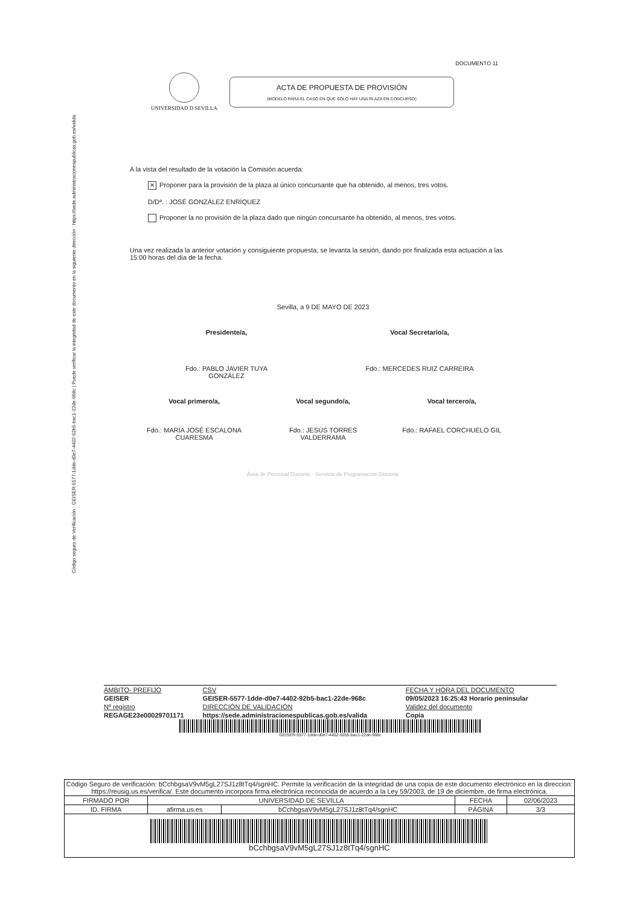Código seguro de Verificación : GEISER-5577-1dde-d0e7-4402-92b5-bac1-22de-968c | Puede verificar la integridad de este documento en la siguiente dirección : https://sede.administracionespublicas.gob.es/valida
DOCUMENTO 11
UNIVERSIDAD D SEVILLA
ACTA DE PROPUESTA DE PROVISIÓN
(MODELO PARA EL CASO EN QUE SÓLO HAY UNA PLAZA EN CONCURSO)
A la vista del resultado de la votación la Comisión acuerda:
✕ Proponer para la provisión de la plaza al único concursante que ha obtenido, al menos, tres votos.
D/Dª. : JOSÉ GONZÁLEZ ENRÍQUEZ
Proponer la no provisión de la plaza dado que ningún concursante ha obtenido, al menos, tres votos.
Una vez realizada la anterior votación y consiguiente propuesta, se levanta la sesión, dando por finalizada esta actuación a las 15:00 horas del día de la fecha.
Sevilla, a 9 DE MAYO DE 2023
Presidente/a,
Fdo.: PABLO JAVIER TUYA GONZÁLEZ
Vocal Secretario/a,
Fdo.: MERCEDES RUIZ CARREIRA
Vocal primero/a,
Fdo.: MARÍA JOSÉ ESCALONA CUARESMA
Vocal segundo/a,
Fdo.: JESÚS TORRES VALDERRAMA
Vocal tercero/a,
Fdo.: RAFAEL CORCHUELO GIL
Área de Personal Docente · Servicio de Programación Docente
| ÁMBITO- PREFIJO | CSV | FECHA Y HORA DEL DOCUMENTO |
| GEISER | GEISER-5577-1dde-d0e7-4402-92b5-bac1-22de-968c | 09/05/2023 16:25:43 Horario peninsular |
| Nº registro | DIRECCIÓN DE VALIDACIÓN | Validez del documento |
| REGAGE23e00029701171 | https://sede.administracionespublicas.gob.es/valida | Copia |
GEISER-5577-1dde-d0e7-4402-92b5-bac1-22de-968c
| Código Seguro de verificación: bCchbgsaV9vM5gL27SJ1z8tTq4/sgnHC. Permite la verificación de la integridad de una copia de este documento electrónico en la direccion: https://reusig.us.es/verifica/. Este documento incorpora firma electrónica reconocida de acuerdo a la Ley 59/2003, de 19 de diciembre, de firma electrónica. | | | | |
| FIRMADO POR | UNIVERSIDAD DE SEVILLA | | FECHA | 02/06/2023 |
| ID. FIRMA | afirma.us.es | bCchbgsaV9vM5gL27SJ1z8tTq4/sgnHC | PÁGINA | 3/3 |
| bCchbgsaV9vM5gL27SJ1z8tTq4/sgnHC | | | | |